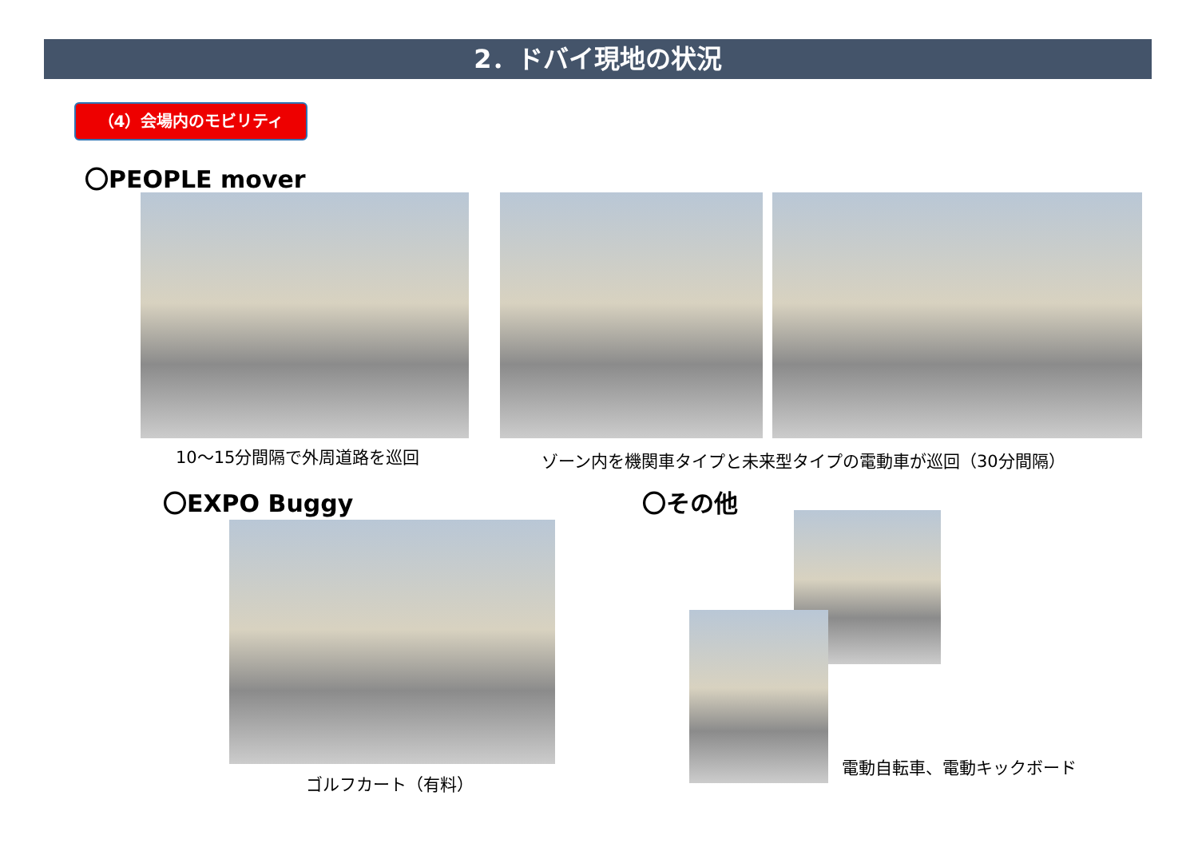2．ドバイ現地の状況
（4）会場内のモビリティ
〇PEOPLE mover
10～15分間隔で外周道路を巡回
ゾーン内を機関車タイプと未来型タイプの電動車が巡回（30分間隔）
〇EXPO Buggy 〇その他
ゴルフカート（有料）
電動自転車、電動キックボード